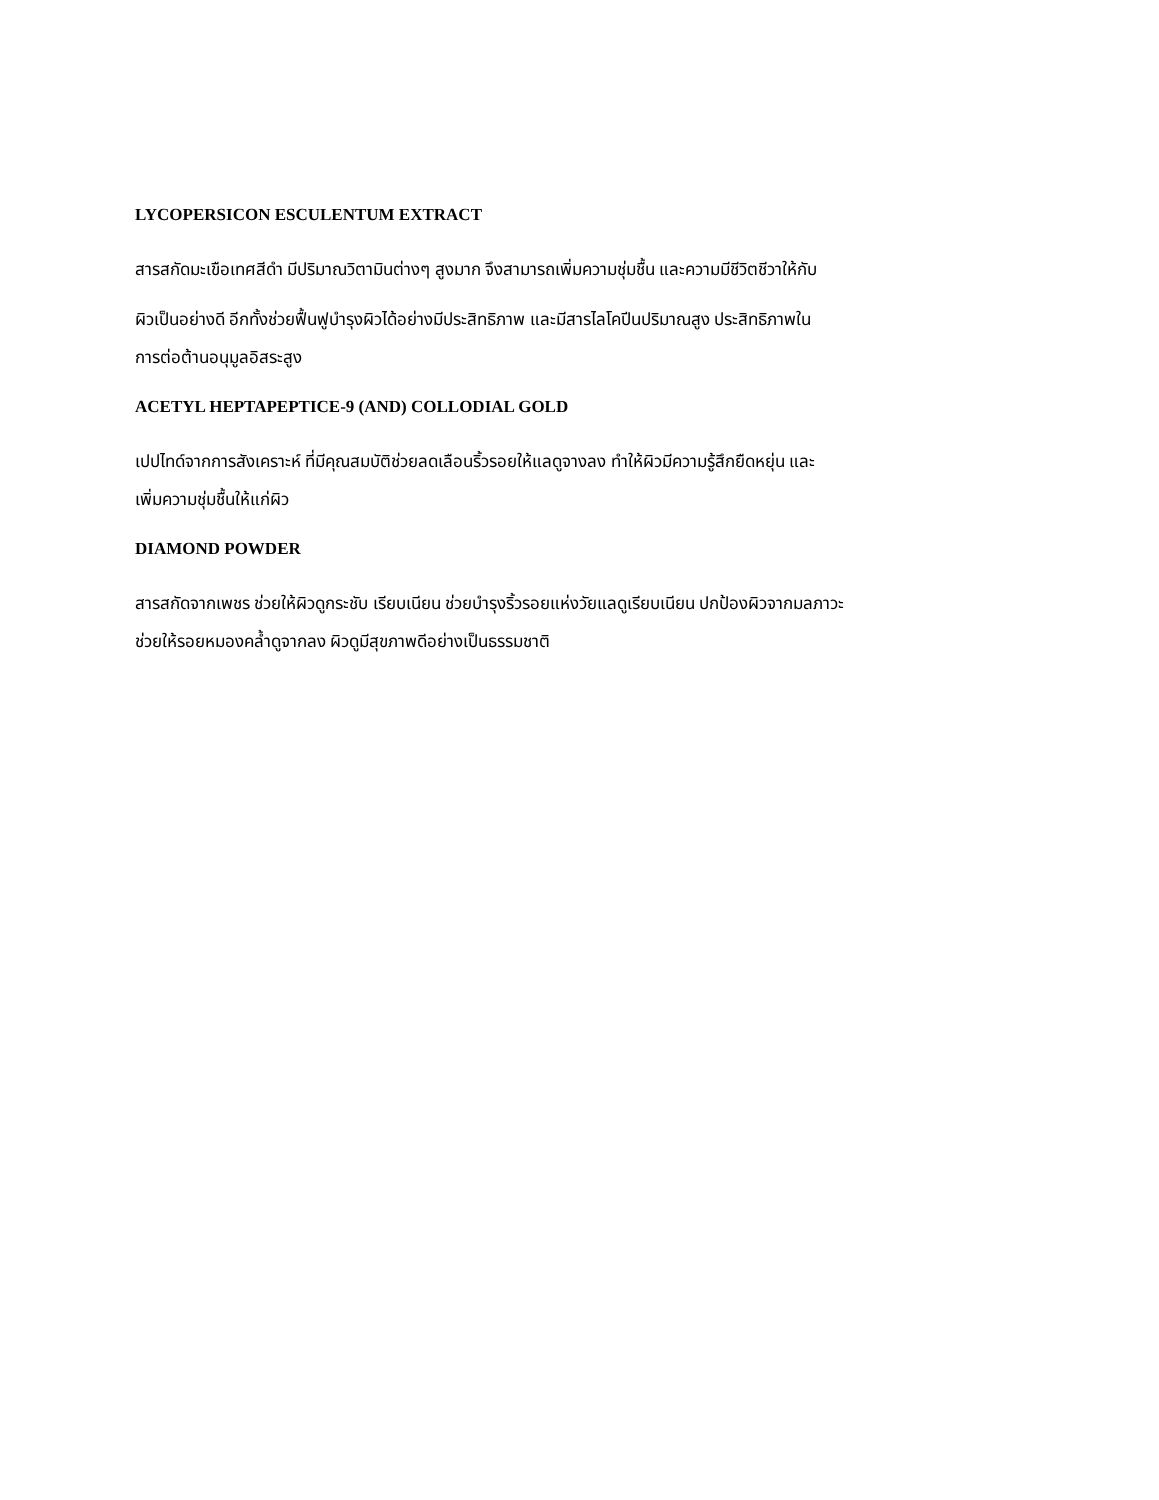LYCOPERSICON ESCULENTUM EXTRACT
สารสกัดมะเขือเทศสีดำ มีปริมาณวิตามินต่างๆ สูงมาก จึงสามารถเพิ่มความชุ่มชื้น และความมีชีวิตชีวาให้กับ
ผิวเป็นอย่างดี อีกทั้งช่วยฟื้นฟูบำรุงผิวได้อย่างมีประสิทธิภาพ และมีสารไลโคปีนปริมาณสูง ประสิทธิภาพใน
การต่อต้านอนุมูลอิสระสูง
ACETYL HEPTAPEPTICE-9 (AND) COLLODIAL GOLD
เปปไทด์จากการสังเคราะห์ ที่มีคุณสมบัติช่วยลดเลือนริ้วรอยให้แลดูจางลง ทำให้ผิวมีความรู้สึกยืดหยุ่น และ
เพิ่มความชุ่มชื้นให้แก่ผิว
DIAMOND POWDER
สารสกัดจากเพชร ช่วยให้ผิวดูกระชับ เรียบเนียน ช่วยบำรุงริ้วรอยแห่งวัยแลดูเรียบเนียน ปกป้องผิวจากมลภาวะ
ช่วยให้รอยหมองคล้ำดูจากลง ผิวดูมีสุขภาพดีอย่างเป็นธรรมชาติ